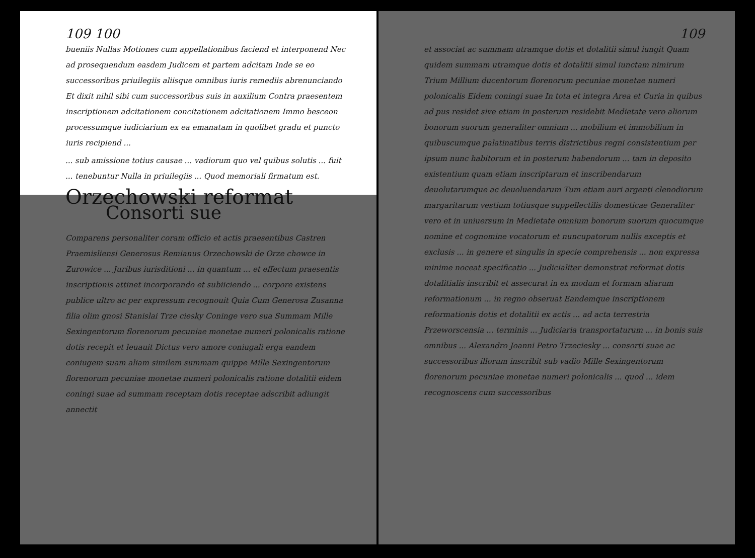109 100
bueniis Nullas Motiones cum appellationibus faciend et interponend Nec ad prosequendum easdem Judicem et partem adcitam Inde se eo successoribus priuilegiis aliisque omnibus iuris remediis abrenunciando Et dixit nihil sibi cum successoribus suis in auxilium Contra praesentem inscriptionem adcitationem concitationem adcitationem Immo besceon processumque iudiciarium ex ea emanatam in quolibet gradu et puncto iuris recipiend ...
... sub amissione totius causae ... vadiorum quo vel quibus solutis ... fuit ... tenebuntur Nulla in priuilegiis ... Quod memoriali firmatum est.
Orzechowski reformat
Consorti sue
Comparens personaliter coram officio et actis praesentibus Castren Praemisliensi Generosus Remianus Orzechowski de Orze chowce in Zurowice ... Juribus iurisditioni ... in quantum ... et effectum praesentis inscriptionis attinet incorporando et subiiciendo ... corpore existens publice ultro ac per expressum recognouit Quia Cum Generosa Zusanna filia olim gnosi Stanislai Trze ciesky Coninge vero sua Summam Mille Sexingentorum florenorum pecuniae monetae numeri polonicalis ratione dotis recepit et leuauit Dictus vero amore coniugali erga eandem coniugem suam aliam similem summam quippe Mille Sexingentorum florenorum pecuniae monetae numeri polonicalis ratione dotalitii eidem coningi suae ad summam receptam dotis receptae adscribit adiungit annectit
109
et associat ac summam utramque dotis et dotalitii simul iungit Quam quidem summam utramque dotis et dotalitii simul iunctam nimirum Trium Millium ducentorum florenorum pecuniae monetae numeri polonicalis Eidem coningi suae In tota et integra Area et Curia in quibus ad pus residet sive etiam in posterum residebit Medietate vero aliorum bonorum suorum generaliter omnium ... mobilium et immobilium in quibuscumque palatinatibus terris districtibus regni consistentium per ipsum nunc habitorum et in posterum habendorum ... tam in deposito existentium quam etiam inscriptarum et inscribendarum deuolutarumque ac deuoluendarum Tum etiam auri argenti clenodiorum margaritarum vestium totiusque suppellectilis domesticae Generaliter vero et in uniuersum in Medietate omnium bonorum suorum quocumque nomine et cognomine vocatorum et nuncupatorum nullis exceptis et exclusis ... in genere et singulis in specie comprehensis ... non expressa minime noceat specificatio ... Judicialiter demonstrat reformat dotis dotalitialis inscribit et assecurat in ex modum et formam aliarum reformationum ... in regno obseruat Eandemque inscriptionem reformationis dotis et dotalitii ex actis ... ad acta terrestria Przeworscensia ... terminis ... Judiciaria transportaturum ... in bonis suis omnibus ... Alexandro Joanni Petro Trzeciesky ... consorti suae ac successoribus illorum inscribit sub vadio Mille Sexingentorum florenorum pecuniae monetae numeri polonicalis ... quod ... idem recognoscens cum successoribus